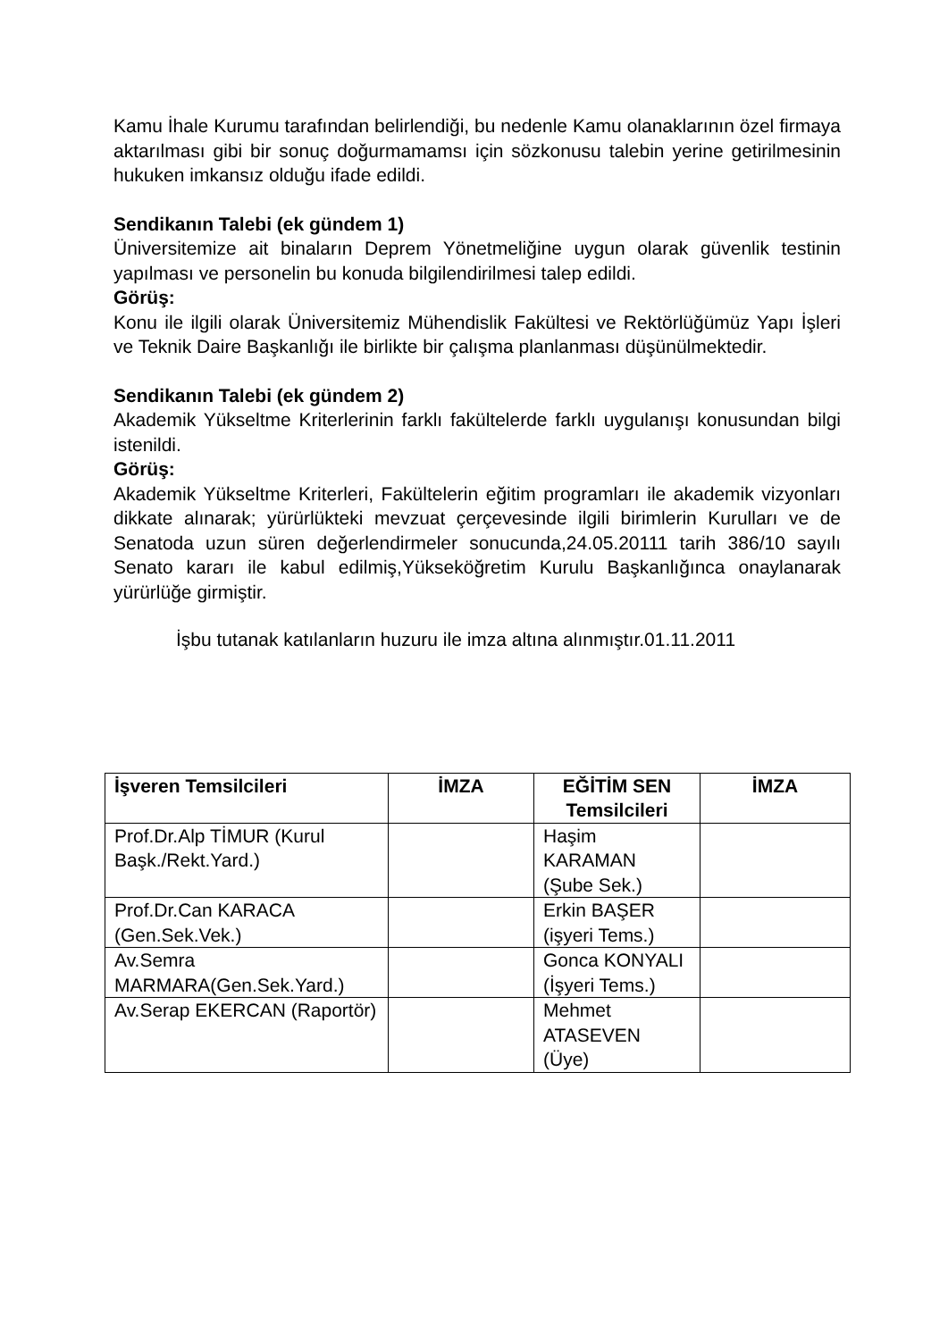Kamu İhale Kurumu tarafından belirlendiği, bu nedenle Kamu olanaklarının özel firmaya aktarılması gibi bir sonuç doğurmamamsı için sözkonusu talebin yerine getirilmesinin hukuken imkansız olduğu ifade edildi.
Sendikanın Talebi (ek gündem 1)
Üniversitemize ait binaların Deprem Yönetmeliğine uygun olarak güvenlik testinin yapılması ve personelin bu konuda bilgilendirilmesi talep edildi.
Görüş:
Konu ile ilgili olarak Üniversitemiz Mühendislik Fakültesi ve Rektörlüğümüz Yapı İşleri ve Teknik Daire Başkanlığı ile birlikte bir çalışma planlanması düşünülmektedir.
Sendikanın Talebi (ek gündem 2)
Akademik Yükseltme Kriterlerinin farklı fakültelerde farklı uygulanışı konusundan bilgi istenildi.
Görüş:
Akademik Yükseltme Kriterleri, Fakültelerin eğitim programları ile akademik vizyonları dikkate alınarak; yürürlükteki mevzuat çerçevesinde ilgili birimlerin Kurulları ve de Senatoda uzun süren değerlendirmeler sonucunda,24.05.20111 tarih 386/10 sayılı Senato kararı ile kabul edilmiş,Yükseköğretim Kurulu Başkanlığınca onaylanarak yürürlüğe girmiştir.
İşbu tutanak katılanların huzuru ile imza altına alınmıştır.01.11.2011
| İşveren Temsilcileri | İMZA | EĞİTİM SEN Temsilcileri | İMZA |
| --- | --- | --- | --- |
| Prof.Dr.Alp TİMUR (Kurul Başk./Rekt.Yard.) | | Haşim KARAMAN (Şube Sek.) | |
| Prof.Dr.Can KARACA (Gen.Sek.Vek.) | | Erkin BAŞER (işyeri Tems.) | |
| Av.Semra MARMARA(Gen.Sek.Yard.) | | Gonca KONYALI (İşyeri Tems.) | |
| Av.Serap EKERCAN (Raportör) | | Mehmet ATASEVEN (Üye) | |